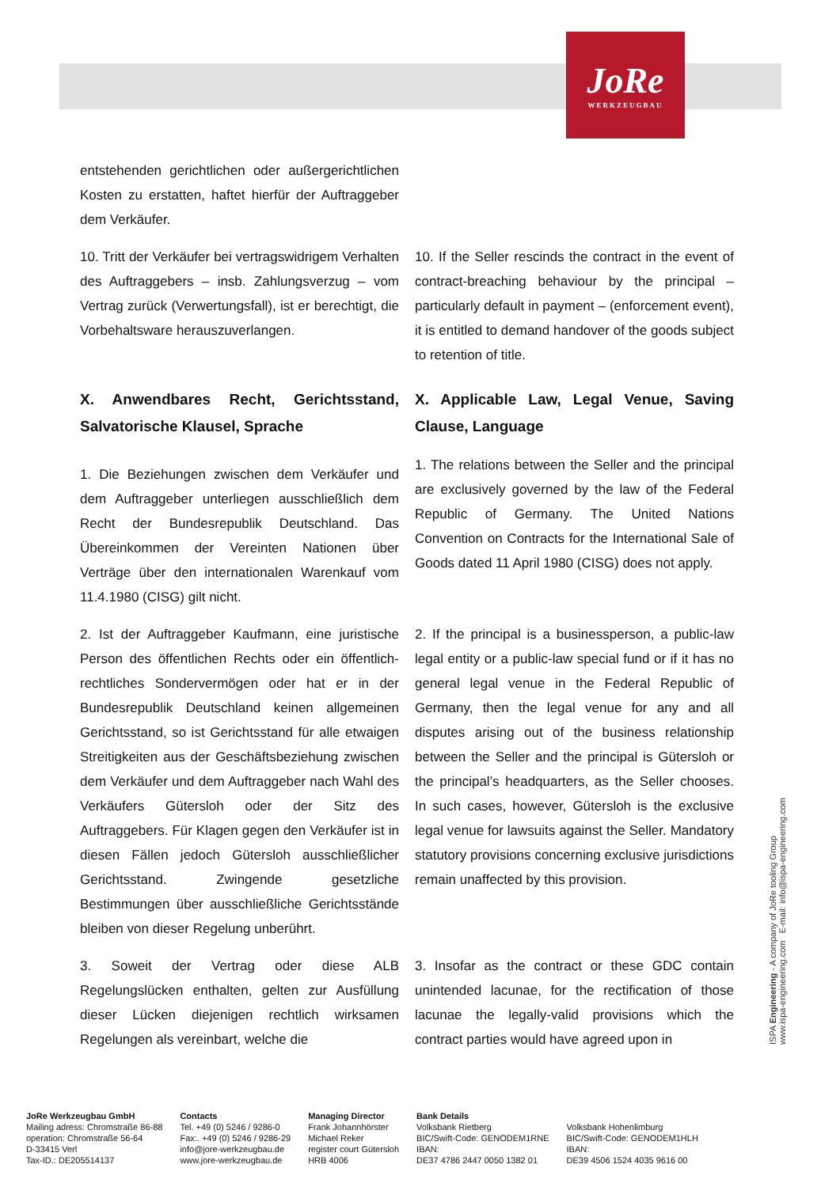JoRe
WERKZEUGBAU
entstehenden gerichtlichen oder außergerichtlichen Kosten zu erstatten, haftet hierfür der Auftraggeber dem Verkäufer.
10. Tritt der Verkäufer bei vertragswidrigem Verhalten des Auftraggebers – insb. Zahlungsverzug – vom Vertrag zurück (Verwertungsfall), ist er berechtigt, die Vorbehaltsware herauszuverlangen.
10. If the Seller rescinds the contract in the event of contract-breaching behaviour by the principal – particularly default in payment – (enforcement event), it is entitled to demand handover of the goods subject to retention of title.
X. Anwendbares Recht, Gerichtsstand, Salvatorische Klausel, Sprache
X. Applicable Law, Legal Venue, Saving Clause, Language
1. Die Beziehungen zwischen dem Verkäufer und dem Auftraggeber unterliegen ausschließlich dem Recht der Bundesrepublik Deutschland. Das Übereinkommen der Vereinten Nationen über Verträge über den internationalen Warenkauf vom 11.4.1980 (CISG) gilt nicht.
1. The relations between the Seller and the principal are exclusively governed by the law of the Federal Republic of Germany. The United Nations Convention on Contracts for the International Sale of Goods dated 11 April 1980 (CISG) does not apply.
2. Ist der Auftraggeber Kaufmann, eine juristische Person des öffentlichen Rechts oder ein öffentlich-rechtliches Sondervermögen oder hat er in der Bundesrepublik Deutschland keinen allgemeinen Gerichtsstand, so ist Gerichtsstand für alle etwaigen Streitigkeiten aus der Geschäftsbeziehung zwischen dem Verkäufer und dem Auftraggeber nach Wahl des Verkäufers Gütersloh oder der Sitz des Auftraggebers. Für Klagen gegen den Verkäufer ist in diesen Fällen jedoch Gütersloh ausschließlicher Gerichtsstand. Zwingende gesetzliche Bestimmungen über ausschließliche Gerichtsstände bleiben von dieser Regelung unberührt.
2. If the principal is a businessperson, a public-law legal entity or a public-law special fund or if it has no general legal venue in the Federal Republic of Germany, then the legal venue for any and all disputes arising out of the business relationship between the Seller and the principal is Gütersloh or the principal’s headquarters, as the Seller chooses. In such cases, however, Gütersloh is the exclusive legal venue for lawsuits against the Seller. Mandatory statutory provisions concerning exclusive jurisdictions remain unaffected by this provision.
3. Soweit der Vertrag oder diese ALB Regelungslücken enthalten, gelten zur Ausfüllung dieser Lücken diejenigen rechtlich wirksamen Regelungen als vereinbart, welche die
3. Insofar as the contract or these GDC contain unintended lacunae, for the rectification of those lacunae the legally-valid provisions which the contract parties would have agreed upon in
ISPA Engineering - A company of JoRe tooling Group
www.ispa-engineering.com E-mail: info@ispa-engineering.com
JoRe Werkzeugbau GmbH
Mailing adress: Chromstraße 86-88
operation: Chromstraße 56-64
D-33415 Verl
Tax-ID.: DE205514137
Contacts
Tel. +49 (0) 5246 / 9286-0
Fax:. +49 (0) 5246 / 9286-29
info@jore-werkzeugbau.de
www.jore-werkzeugbau.de
Managing Director
Frank Johannhörster
Michael Reker
register court Gütersloh
HRB 4006
Bank Details
Volksbank Rietberg
BIC/Swift-Code: GENODEM1RNE
IBAN:
DE37 4786 2447 0050 1382 01
Volksbank Hohenlimburg
BIC/Swift-Code: GENODEM1HLH
IBAN:
DE39 4506 1524 4035 9616 00